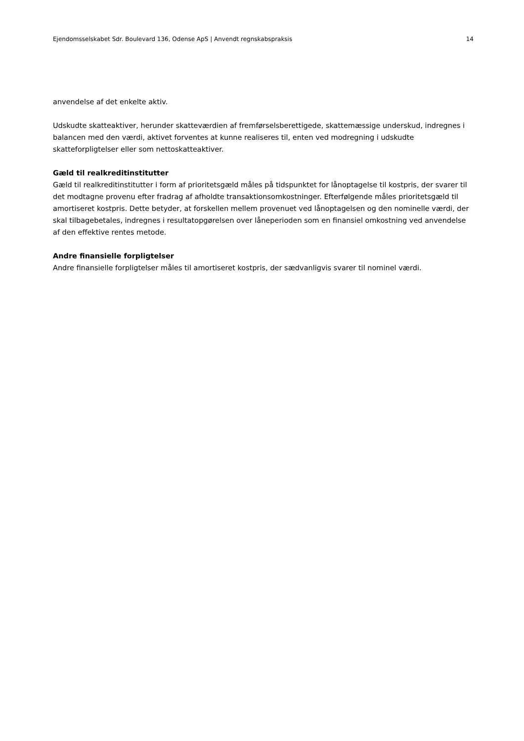Ejendomsselskabet Sdr. Boulevard 136, Odense ApS | Anvendt regnskabspraksis 14
anvendelse af det enkelte aktiv.
Udskudte skatteaktiver, herunder skatteværdien af fremførselsberettigede, skattemæssige underskud, indregnes i balancen med den værdi, aktivet forventes at kunne realiseres til, enten ved modregning i udskudte skatteforpligtelser eller som nettoskatteaktiver.
Gæld til realkreditinstitutter
Gæld til realkreditinstitutter i form af prioritetsgæld måles på tidspunktet for lånoptagelse til kostpris, der svarer til det modtagne provenu efter fradrag af afholdte transaktionsomkostninger. Efterfølgende måles prioritetsgæld til amortiseret kostpris. Dette betyder, at forskellen mellem provenuet ved lånoptagelsen og den nominelle værdi, der skal tilbagebetales, indregnes i resultatopgørelsen over låneperioden som en finansiel omkostning ved anvendelse af den effektive rentes metode.
Andre finansielle forpligtelser
Andre finansielle forpligtelser måles til amortiseret kostpris, der sædvanligvis svarer til nominel værdi.